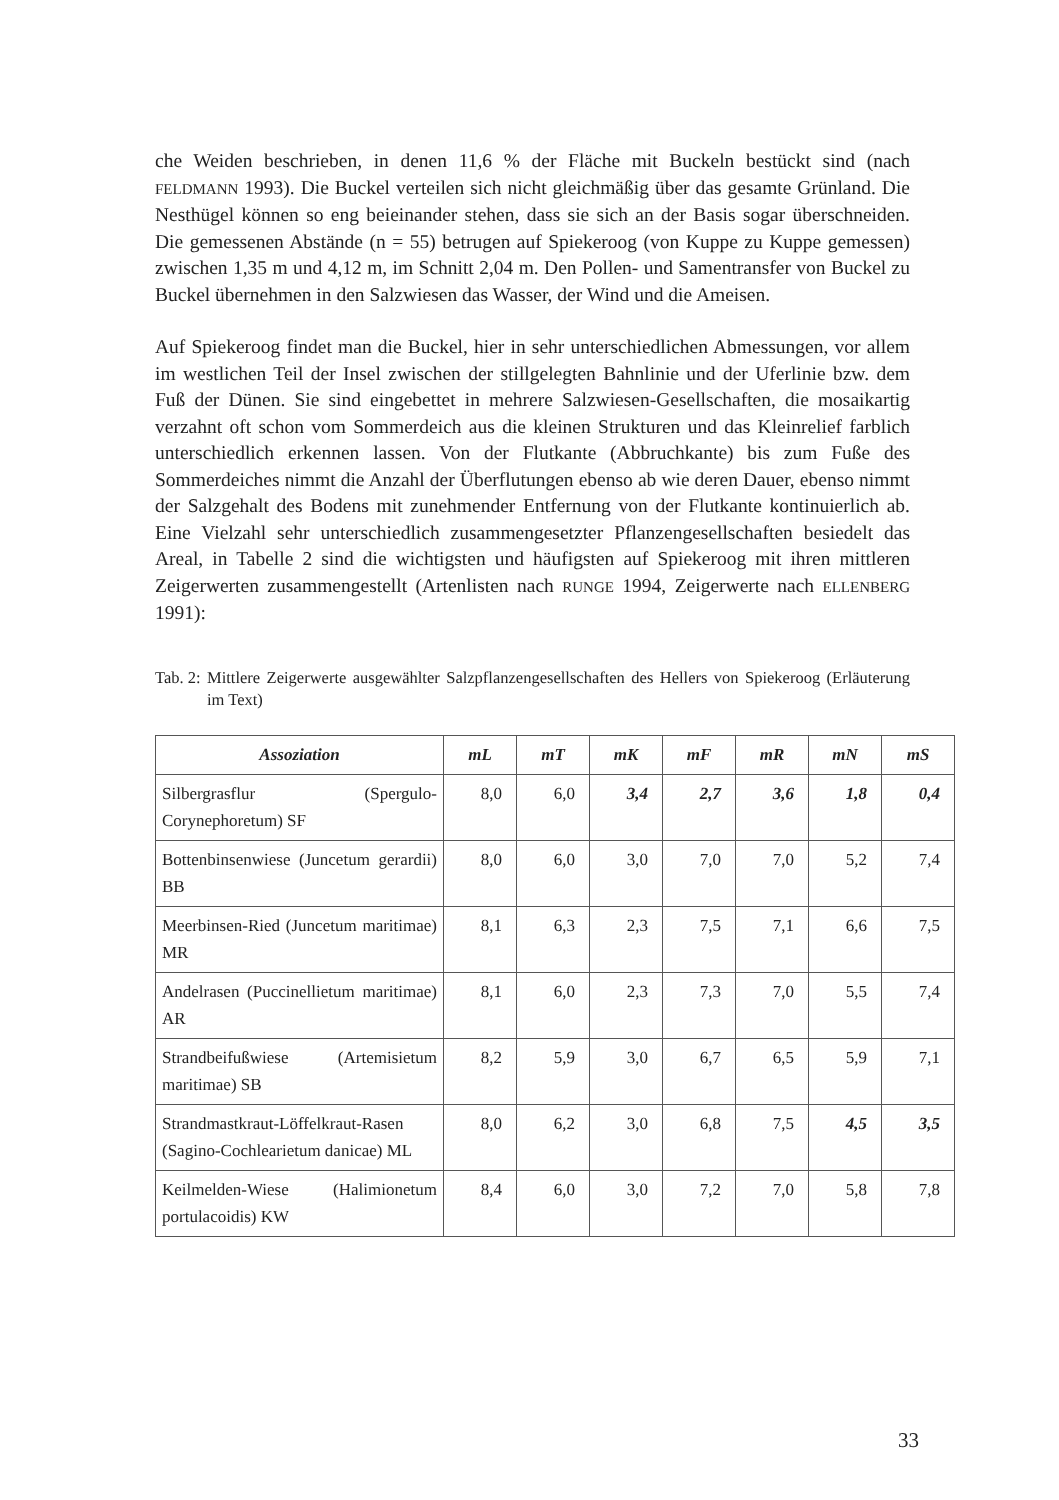che Weiden beschrieben, in denen 11,6 % der Fläche mit Buckeln bestückt sind (nach FELDMANN 1993). Die Buckel verteilen sich nicht gleichmäßig über das gesamte Grünland. Die Nesthügel können so eng beieinander stehen, dass sie sich an der Basis sogar überschneiden. Die gemessenen Abstände (n = 55) betrugen auf Spiekeroog (von Kuppe zu Kuppe gemessen) zwischen 1,35 m und 4,12 m, im Schnitt 2,04 m. Den Pollen- und Samentransfer von Buckel zu Buckel übernehmen in den Salzwiesen das Wasser, der Wind und die Ameisen.
Auf Spiekeroog findet man die Buckel, hier in sehr unterschiedlichen Abmessungen, vor allem im westlichen Teil der Insel zwischen der stillgelegten Bahnlinie und der Uferlinie bzw. dem Fuß der Dünen. Sie sind eingebettet in mehrere Salzwiesen-Gesellschaften, die mosaikartig verzahnt oft schon vom Sommerdeich aus die kleinen Strukturen und das Kleinrelief farblich unterschiedlich erkennen lassen. Von der Flutkante (Abbruchkante) bis zum Fuße des Sommerdeiches nimmt die Anzahl der Überflutungen ebenso ab wie deren Dauer, ebenso nimmt der Salzgehalt des Bodens mit zunehmender Entfernung von der Flutkante kontinuierlich ab. Eine Vielzahl sehr unterschiedlich zusammengesetzter Pflanzengesellschaften besiedelt das Areal, in Tabelle 2 sind die wichtigsten und häufigsten auf Spiekeroog mit ihren mittleren Zeigerwerten zusammengestellt (Artenlisten nach RUNGE 1994, Zeigerwerte nach ELLENBERG 1991):
Tab. 2: Mittlere Zeigerwerte ausgewählter Salzpflanzengesellschaften des Hellers von Spiekeroog (Erläuterung im Text)
| Assoziation | mL | mT | mK | mF | mR | mN | mS |
| --- | --- | --- | --- | --- | --- | --- | --- |
| Silbergrasflur (Spergulo-Corynephoretum) SF | 8,0 | 6,0 | 3,4 | 2,7 | 3,6 | 1,8 | 0,4 |
| Bottenbinsenwiese (Juncetum gerardii) BB | 8,0 | 6,0 | 3,0 | 7,0 | 7,0 | 5,2 | 7,4 |
| Meerbinsen-Ried (Juncetum maritimae) MR | 8,1 | 6,3 | 2,3 | 7,5 | 7,1 | 6,6 | 7,5 |
| Andelrasen (Puccinellietum maritimae) AR | 8,1 | 6,0 | 2,3 | 7,3 | 7,0 | 5,5 | 7,4 |
| Strandbeifußwiese (Artemisietum maritimae) SB | 8,2 | 5,9 | 3,0 | 6,7 | 6,5 | 5,9 | 7,1 |
| Strandmastkraut-Löffelkraut-Rasen (Sagino-Cochlearietum danicae) ML | 8,0 | 6,2 | 3,0 | 6,8 | 7,5 | 4,5 | 3,5 |
| Keilmelden-Wiese (Halimionetum portulacoidis) KW | 8,4 | 6,0 | 3,0 | 7,2 | 7,0 | 5,8 | 7,8 |
33